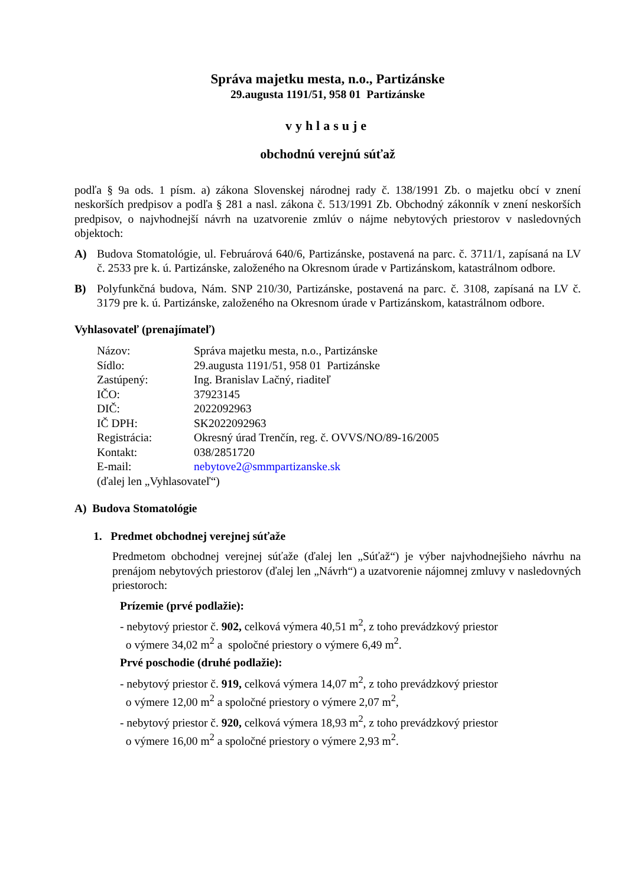Správa majetku mesta, n.o., Partizánske
29.augusta 1191/51, 958 01 Partizánske
vyhlasuje
obchodnú verejnú súťaž
podľa § 9a ods. 1 písm. a) zákona Slovenskej národnej rady č. 138/1991 Zb. o majetku obcí v znení neskorších predpisov a podľa § 281 a nasl. zákona č. 513/1991 Zb. Obchodný zákonník v znení neskorších predpisov, o najvhodnejší návrh na uzatvorenie zmlúv o nájme nebytových priestorov v nasledovných objektoch:
A) Budova Stomatológie, ul. Februárová 640/6, Partizánske, postavená na parc. č. 3711/1, zapísaná na LV č. 2533 pre k. ú. Partizánske, založeného na Okresnom úrade v Partizánskom, katastrálnom odbore.
B) Polyfunkčná budova, Nám. SNP 210/30, Partizánske, postavená na parc. č. 3108, zapísaná na LV č. 3179 pre k. ú. Partizánske, založeného na Okresnom úrade v Partizánskom, katastrálnom odbore.
Vyhlasovateľ (prenajímateľ)
| Názov: | Správa majetku mesta, n.o., Partizánske |
| Sídlo: | 29.augusta 1191/51, 958 01 Partizánske |
| Zastúpený: | Ing. Branislav Lačný, riaditeľ |
| IČO: | 37923145 |
| DIČ: | 2022092963 |
| IČ DPH: | SK2022092963 |
| Registrácia: | Okresný úrad Trenčín, reg. č. OVVS/NO/89-16/2005 |
| Kontakt: | 038/2851720 |
| E-mail: | nebytove2@smmpartizanske.sk |
| (ďalej len „Vyhlasovateľ“) | |
A) Budova Stomatológie
1. Predmet obchodnej verejnej súťaže
Predmetom obchodnej verejnej súťaže (ďalej len „Súťaž“) je výber najvhodnejšieho návrhu na prenájom nebytových priestorov (ďalej len „Návrh“) a uzatvorenie nájomnej zmluvy v nasledovných priestoroch:
Prízemie (prvé podlažie):
- nebytový priestor č. 902, celková výmera 40,51 m<sup>2</sup>, z toho prevádzkový priestor
o výmere 34,02 m<sup>2</sup> a spoločné priestory o výmere 6,49 m<sup>2</sup>.
Prvé poschodie (druhé podlažie):
- nebytový priestor č. 919, celková výmera 14,07 m<sup>2</sup>, z toho prevádzkový priestor
o výmere 12,00 m<sup>2</sup> a spoločné priestory o výmere 2,07 m<sup>2</sup>,
- nebytový priestor č. 920, celková výmera 18,93 m<sup>2</sup>, z toho prevádzkový priestor
o výmere 16,00 m<sup>2</sup> a spoločné priestory o výmere 2,93 m<sup>2</sup>.